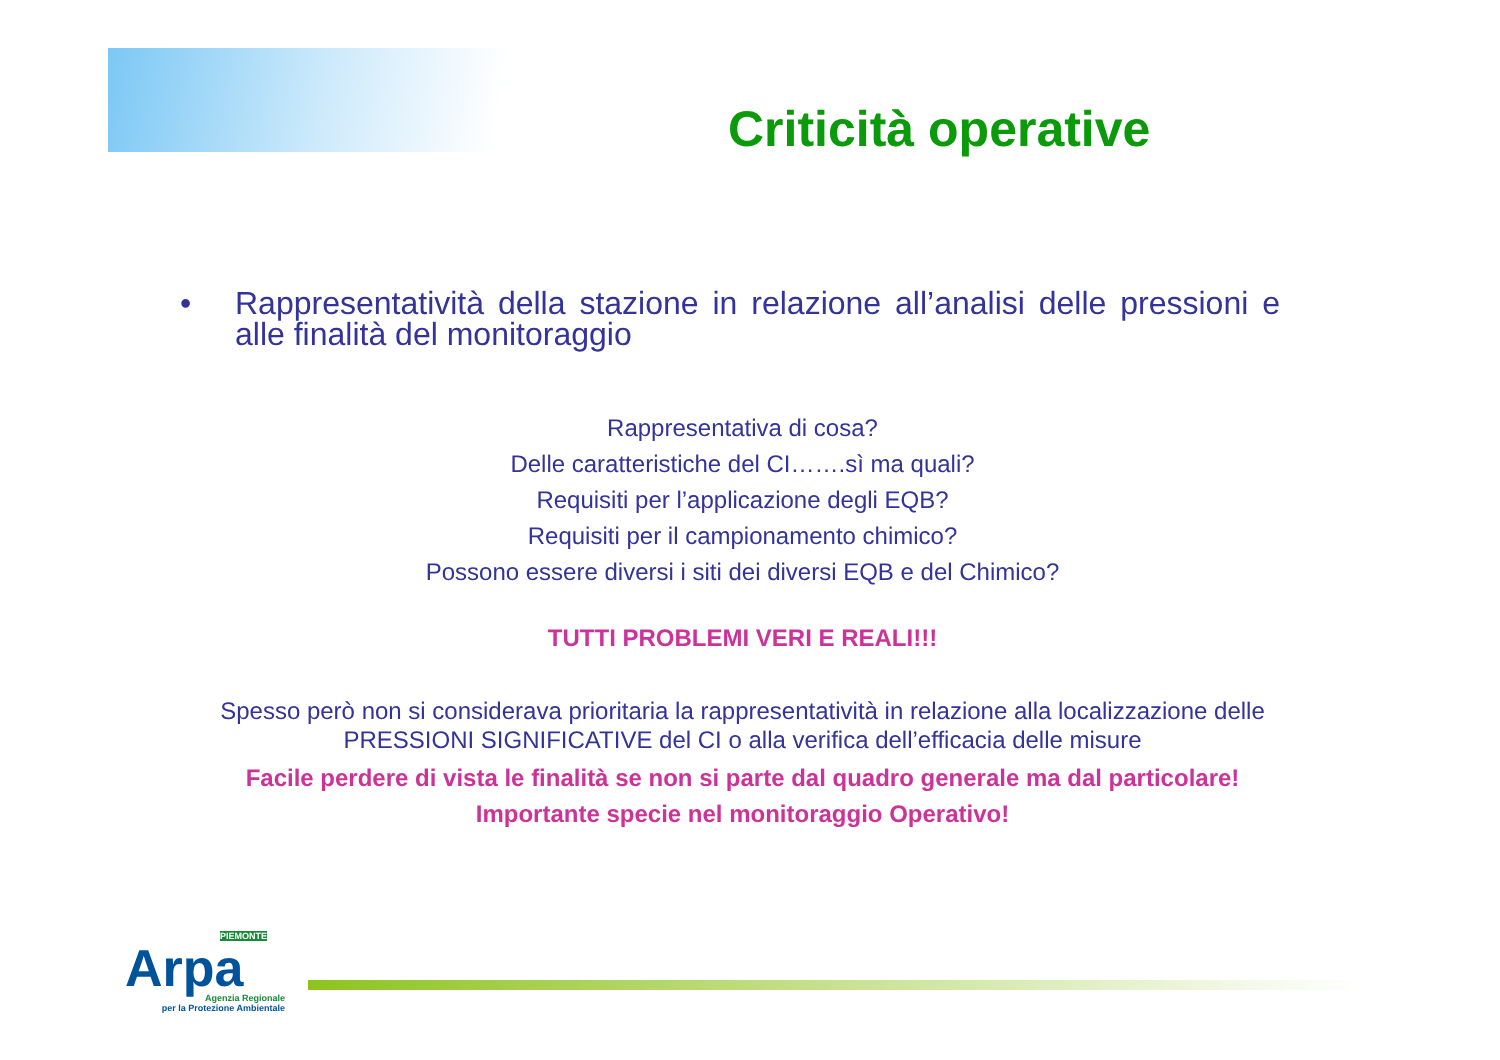Criticità operative
• Rappresentatività della stazione in relazione all’analisi delle pressioni e alle finalità del monitoraggio
Rappresentativa di cosa?
Delle caratteristiche del CI…….sì ma quali?
Requisiti per l’applicazione degli EQB?
Requisiti per il campionamento chimico?
Possono essere diversi i siti dei diversi EQB e del Chimico?
TUTTI PROBLEMI VERI E REALI!!!
Spesso però non si considerava prioritaria la rappresentatività in relazione alla localizzazione delle
PRESSIONI SIGNIFICATIVE del CI o alla verifica dell’efficacia delle misure
Facile perdere di vista le finalità se non si parte dal quadro generale ma dal particolare!
Importante specie nel monitoraggio Operativo!
PIEMONTE
Arpa
Agenzia Regionale
per la Protezione Ambientale